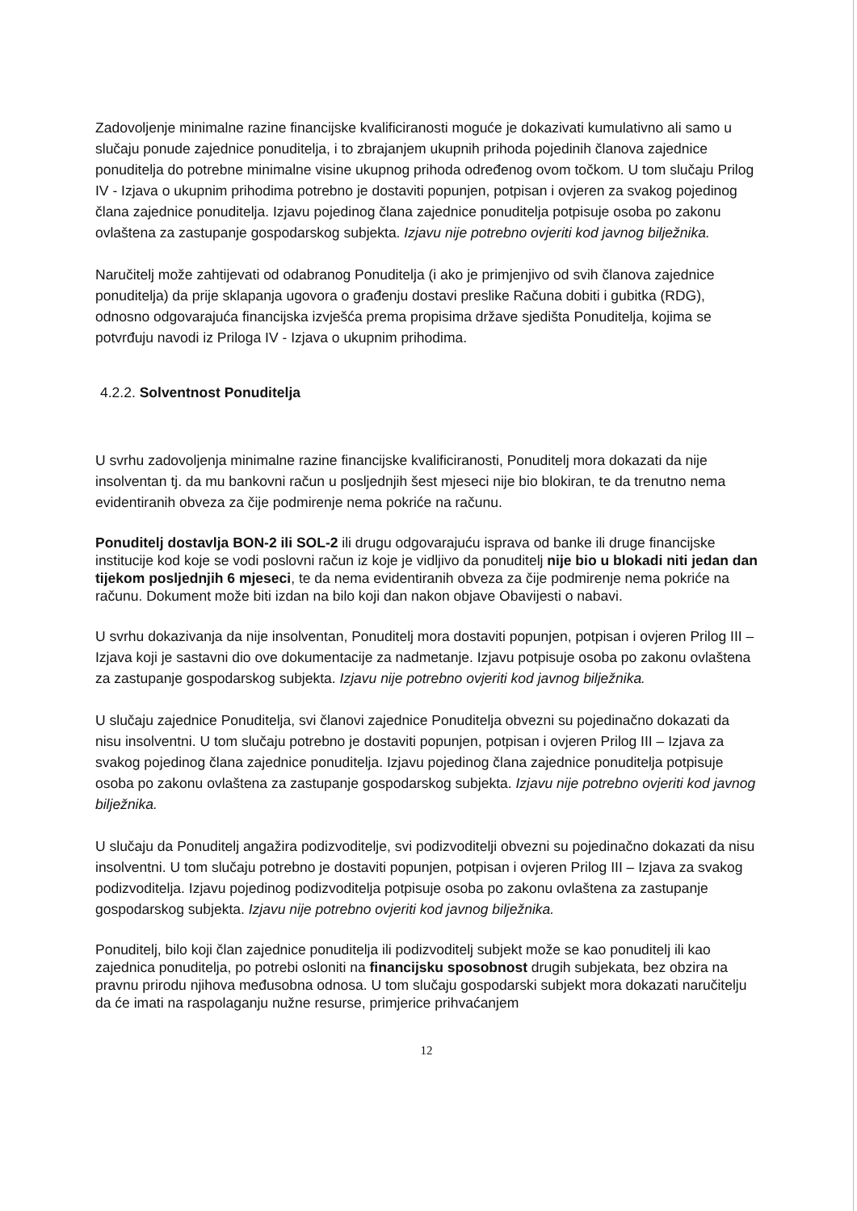Zadovoljenje minimalne razine financijske kvalificiranosti moguće je dokazivati kumulativno ali samo u slučaju ponude zajednice ponuditelja, i to zbrajanjem ukupnih prihoda pojedinih članova zajednice ponuditelja do potrebne minimalne visine ukupnog prihoda određenog ovom točkom. U tom slučaju Prilog IV - Izjava o ukupnim prihodima potrebno je dostaviti popunjen, potpisan i ovjeren za svakog pojedinog člana zajednice ponuditelja. Izjavu pojedinog člana zajednice ponuditelja potpisuje osoba po zakonu ovlaštena za zastupanje gospodarskog subjekta. Izjavu nije potrebno ovjeriti kod javnog bilježnika.
Naručitelj može zahtijevati od odabranog Ponuditelja (i ako je primjenjivo od svih članova zajednice ponuditelja) da prije sklapanja ugovora o građenju dostavi preslike Računa dobiti i gubitka (RDG), odnosno odgovarajuća financijska izvješća prema propisima države sjedišta Ponuditelja, kojima se potvrđuju navodi iz Priloga IV - Izjava o ukupnim prihodima.
4.2.2. Solventnost Ponuditelja
U svrhu zadovoljenja minimalne razine financijske kvalificiranosti, Ponuditelj mora dokazati da nije insolventan tj. da mu bankovni račun u posljednjih šest mjeseci nije bio blokiran, te da trenutno nema evidentiranih obveza za čije podmirenje nema pokriće na računu.
Ponuditelj dostavlja BON-2 ili SOL-2 ili drugu odgovarajuću isprava od banke ili druge financijske institucije kod koje se vodi poslovni račun iz koje je vidljivo da ponuditelj nije bio u blokadi niti jedan dan tijekom posljednjih 6 mjeseci, te da nema evidentiranih obveza za čije podmirenje nema pokriće na računu. Dokument može biti izdan na bilo koji dan nakon objave Obavijesti o nabavi.
U svrhu dokazivanja da nije insolventan, Ponuditelj mora dostaviti popunjen, potpisan i ovjeren Prilog III – Izjava koji je sastavni dio ove dokumentacije za nadmetanje. Izjavu potpisuje osoba po zakonu ovlaštena za zastupanje gospodarskog subjekta. Izjavu nije potrebno ovjeriti kod javnog bilježnika.
U slučaju zajednice Ponuditelja, svi članovi zajednice Ponuditelja obvezni su pojedinačno dokazati da nisu insolventni. U tom slučaju potrebno je dostaviti popunjen, potpisan i ovjeren Prilog III – Izjava za svakog pojedinog člana zajednice ponuditelja. Izjavu pojedinog člana zajednice ponuditelja potpisuje osoba po zakonu ovlaštena za zastupanje gospodarskog subjekta. Izjavu nije potrebno ovjeriti kod javnog bilježnika.
U slučaju da Ponuditelj angažira podizvoditelje, svi podizvoditelji obvezni su pojedinačno dokazati da nisu insolventni. U tom slučaju potrebno je dostaviti popunjen, potpisan i ovjeren Prilog III – Izjava za svakog podizvoditelja. Izjavu pojedinog podizvoditelja potpisuje osoba po zakonu ovlaštena za zastupanje gospodarskog subjekta. Izjavu nije potrebno ovjeriti kod javnog bilježnika.
Ponuditelj, bilo koji član zajednice ponuditelja ili podizvoditelj subjekt može se kao ponuditelj ili kao zajednica ponuditelja, po potrebi osloniti na financijsku sposobnost drugih subjekata, bez obzira na pravnu prirodu njihova međusobna odnosa. U tom slučaju gospodarski subjekt mora dokazati naručitelju da će imati na raspolaganju nužne resurse, primjerice prihvaćanjem
12